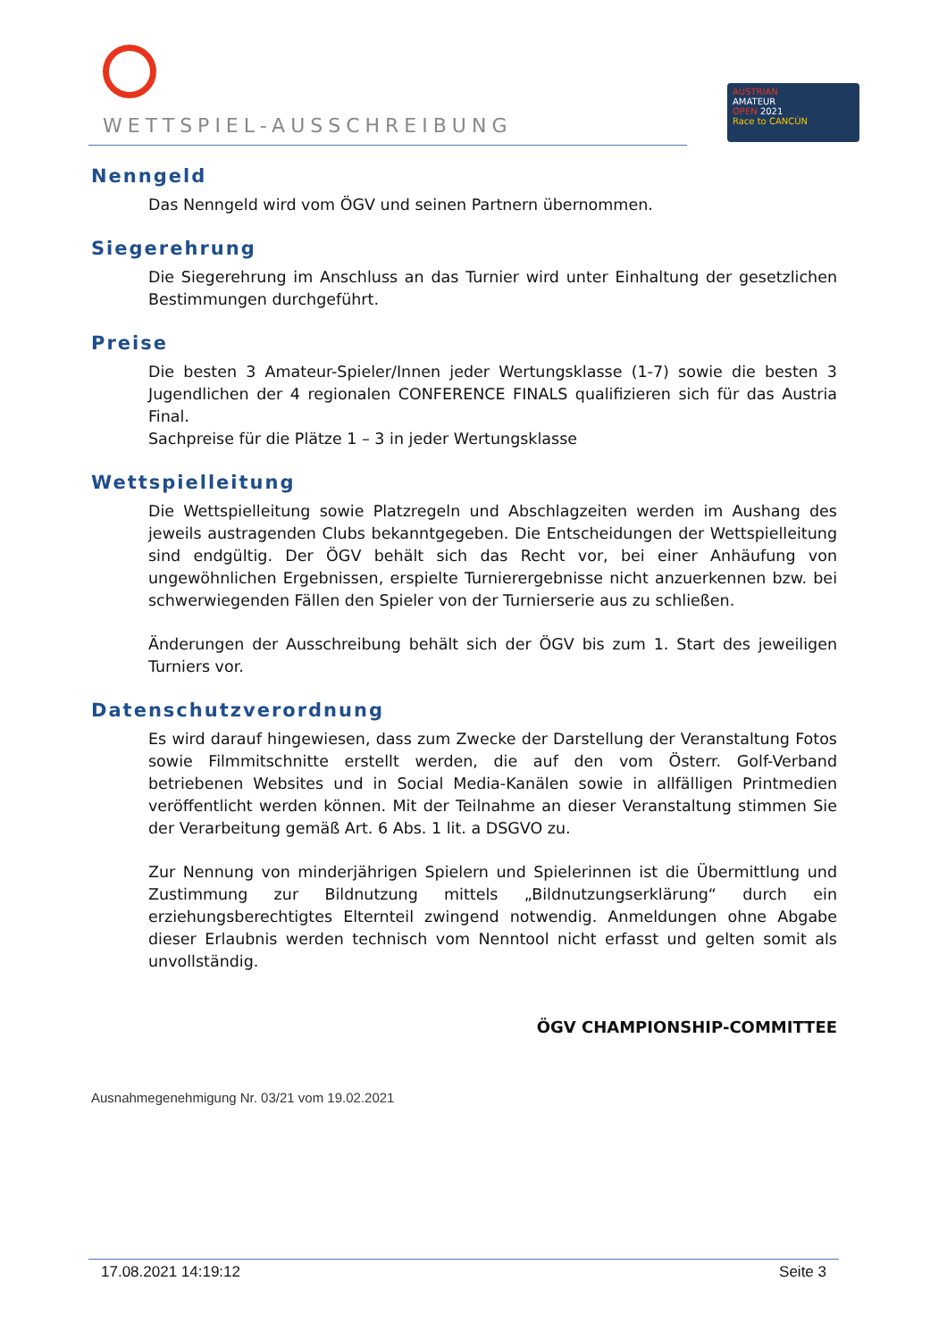WETTSPIEL-AUSSCHREIBUNG
AUSTRIAN
AMATEUR
OPEN 2021
Race to CANCÚN
Nenngeld
Das Nenngeld wird vom ÖGV und seinen Partnern übernommen.
Siegerehrung
Die Siegerehrung im Anschluss an das Turnier wird unter Einhaltung der gesetzlichen Bestimmungen durchgeführt.
Preise
Die besten 3 Amateur-Spieler/Innen jeder Wertungsklasse (1-7) sowie die besten 3 Jugendlichen der 4 regionalen CONFERENCE FINALS qualifizieren sich für das Austria Final.
Sachpreise für die Plätze 1 – 3 in jeder Wertungsklasse
Wettspielleitung
Die Wettspielleitung sowie Platzregeln und Abschlagzeiten werden im Aushang des jeweils austragenden Clubs bekanntgegeben. Die Entscheidungen der Wettspielleitung sind endgültig. Der ÖGV behält sich das Recht vor, bei einer Anhäufung von ungewöhnlichen Ergebnissen, erspielte Turnierergebnisse nicht anzuerkennen bzw. bei schwerwiegenden Fällen den Spieler von der Turnierserie aus zu schließen.
Änderungen der Ausschreibung behält sich der ÖGV bis zum 1. Start des jeweiligen Turniers vor.
Datenschutzverordnung
Es wird darauf hingewiesen, dass zum Zwecke der Darstellung der Veranstaltung Fotos sowie Filmmitschnitte erstellt werden, die auf den vom Österr. Golf-Verband betriebenen Websites und in Social Media-Kanälen sowie in allfälligen Printmedien veröffentlicht werden können. Mit der Teilnahme an dieser Veranstaltung stimmen Sie der Verarbeitung gemäß Art. 6 Abs. 1 lit. a DSGVO zu.
Zur Nennung von minderjährigen Spielern und Spielerinnen ist die Übermittlung und Zustimmung zur Bildnutzung mittels „Bildnutzungserklärung“ durch ein erziehungsberechtigtes Elternteil zwingend notwendig. Anmeldungen ohne Abgabe dieser Erlaubnis werden technisch vom Nenntool nicht erfasst und gelten somit als unvollständig.
ÖGV CHAMPIONSHIP-COMMITTEE
Ausnahmegenehmigung Nr. 03/21 vom 19.02.2021
17.08.2021 14:19:12 Seite 3